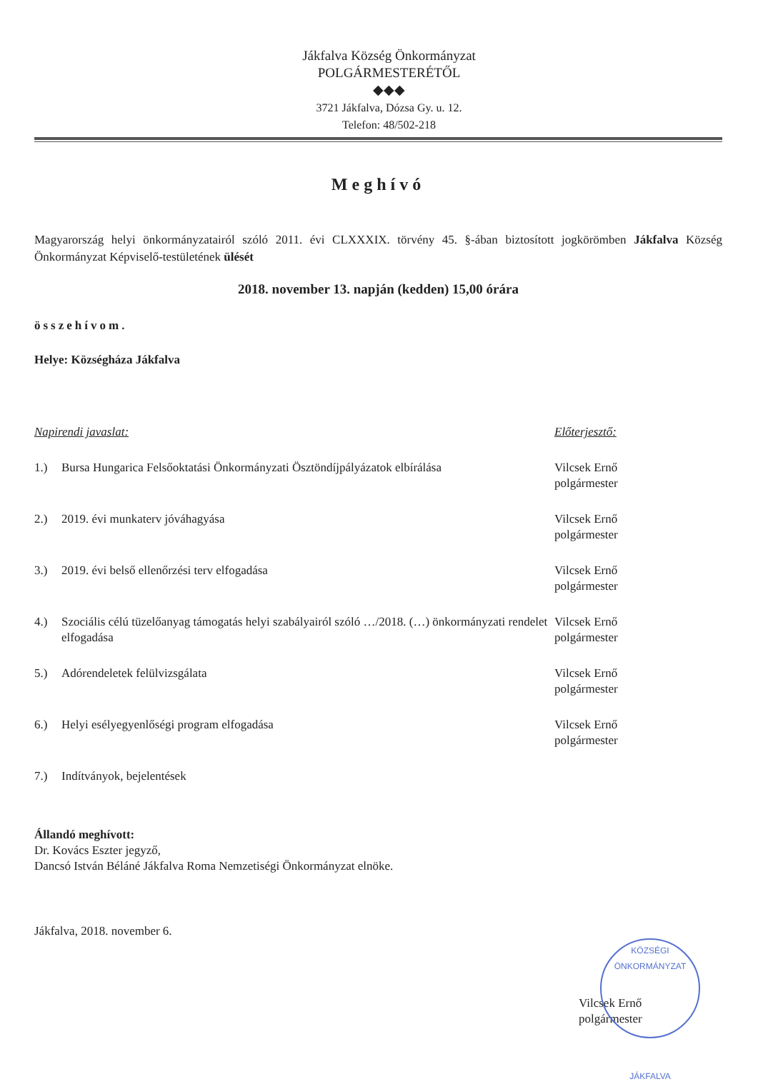Jákfalva Község Önkormányzat
POLGÁRMESTERÉTŐL
◆◆◆
3721 Jákfalva, Dózsa Gy. u. 12.
Telefon: 48/502-218
Meghívó
Magyarország helyi önkormányzatairól szóló 2011. évi CLXXXIX. törvény 45. §-ában biztosított jogkörömben Jákfalva Község Önkormányzat Képviselő-testületének ülését
2018. november 13. napján (kedden) 15,00 órára
összehívom.
Helye: Községháza Jákfalva
Napirendi javaslat: Előterjesztő:
1.) Bursa Hungarica Felsőoktatási Önkormányzati Ösztöndíjpályázatok elbírálása
Vilcsek Ernő
polgármester
2.) 2019. évi munkaterv jóváhagyása Vilcsek Ernő
polgármester
3.) 2019. évi belső ellenőrzési terv elfogadása Vilcsek Ernő
polgármester
4.) Szociális célú tüzelőanyag támogatás helyi szabályairól szóló …/2018. (…) önkormányzati rendelet elfogadása
Vilcsek Ernő
polgármester
5.) Adórendeletek felülvizsgálata Vilcsek Ernő
polgármester
6.) Helyi esélyegyenlőségi program elfogadása Vilcsek Ernő
polgármester
7.) Indítványok, bejelentések
Állandó meghívott:
Dr. Kovács Eszter jegyző,
Dancsó István Béláné Jákfalva Roma Nemzetiségi Önkormányzat elnöke.
Jákfalva, 2018. november 6.
Vilcsek Ernő
polgármester
KÖZSÉGI ÖNKORMÁNYZAT
JÁKFALVA